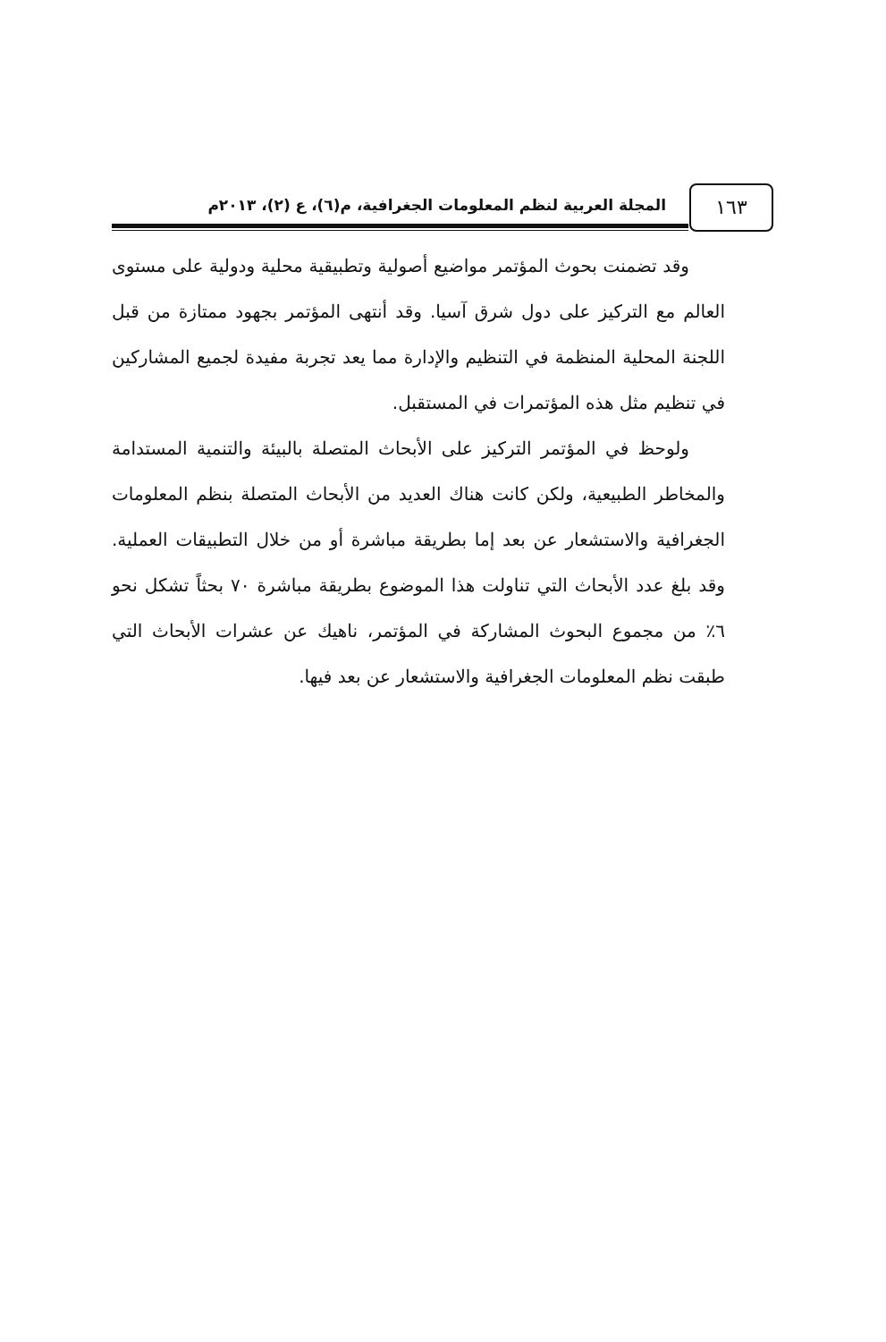١٦٣
المجلة العربية لنظم المعلومات الجغرافية، م(٦)، ع (٢)، ٢٠١٣م
وقد تضمنت بحوث المؤتمر مواضيع أصولية وتطبيقية محلية ودولية على مستوى العالم مع التركيز على دول شرق آسيا. وقد أنتهى المؤتمر بجهود ممتازة من قبل اللجنة المحلية المنظمة في التنظيم والإدارة مما يعد تجربة مفيدة لجميع المشاركين في تنظيم مثل هذه المؤتمرات في المستقبل.
ولوحظ في المؤتمر التركيز على الأبحاث المتصلة بالبيئة والتنمية المستدامة والمخاطر الطبيعية، ولكن كانت هناك العديد من الأبحاث المتصلة بنظم المعلومات الجغرافية والاستشعار عن بعد إما بطريقة مباشرة أو من خلال التطبيقات العملية. وقد بلغ عدد الأبحاث التي تناولت هذا الموضوع بطريقة مباشرة ٧٠ بحثاً تشكل نحو ٦٪ من مجموع البحوث المشاركة في المؤتمر، ناهيك عن عشرات الأبحاث التي طبقت نظم المعلومات الجغرافية والاستشعار عن بعد فيها.